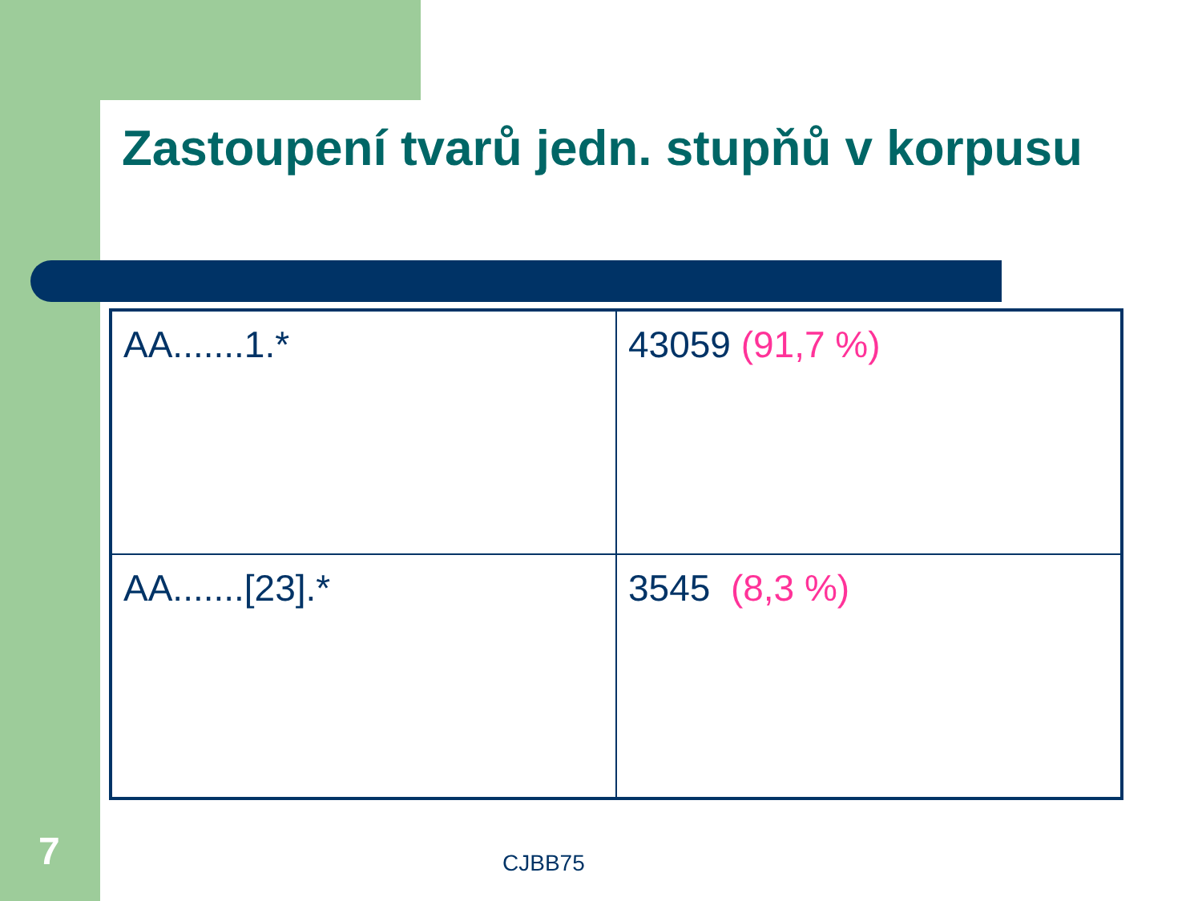Zastoupení tvarů jedn. stupňů v korpusu
| AA.......1.* | 43059 (91,7 %) |
| AA.......[23].* | 3545 (8,3 %) |
7 CJBB75